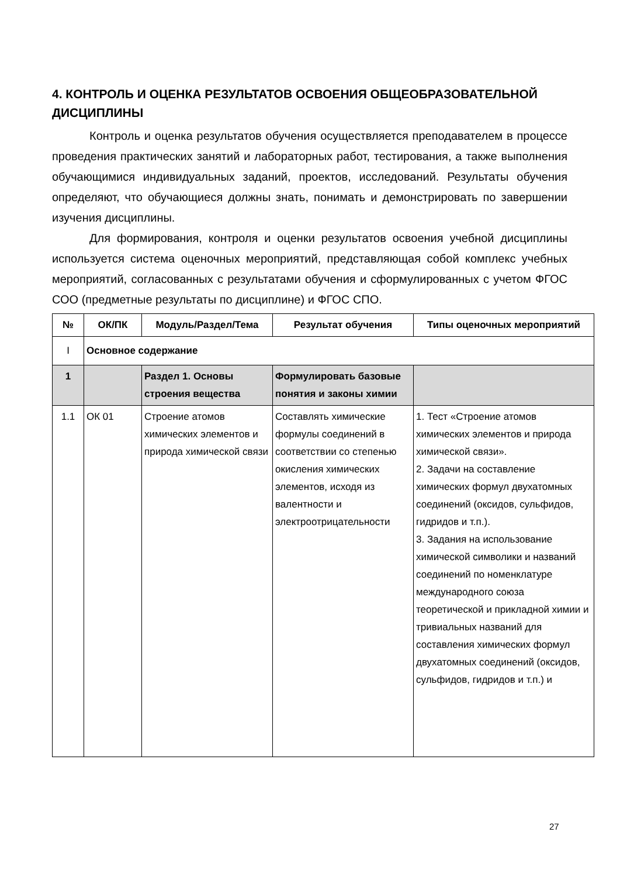4. КОНТРОЛЬ И ОЦЕНКА РЕЗУЛЬТАТОВ ОСВОЕНИЯ ОБЩЕОБРАЗОВАТЕЛЬНОЙ ДИСЦИПЛИНЫ
Контроль и оценка результатов обучения осуществляется преподавателем в процессе проведения практических занятий и лабораторных работ, тестирования, а также выполнения обучающимися индивидуальных заданий, проектов, исследований. Результаты обучения определяют, что обучающиеся должны знать, понимать и демонстрировать по завершении изучения дисциплины.
Для формирования, контроля и оценки результатов освоения учебной дисциплины используется система оценочных мероприятий, представляющая собой комплекс учебных мероприятий, согласованных с результатами обучения и сформулированных с учетом ФГОС СОО (предметные результаты по дисциплине) и ФГОС СПО.
| № | ОК/ПК | Модуль/Раздел/Тема | Результат обучения | Типы оценочных мероприятий |
| --- | --- | --- | --- | --- |
| I | Основное содержание | | | |
| 1 | | Раздел 1. Основы строения вещества | Формулировать базовые понятия и законы химии | |
| 1.1 | ОК 01 | Строение атомов химических элементов и природа химической связи | Составлять химические формулы соединений в соответствии со степенью окисления химических элементов, исходя из валентности и электроотрицательности | 1. Тест «Строение атомов химических элементов и природа химической связи». 2. Задачи на составление химических формул двухатомных соединений (оксидов, сульфидов, гидридов и т.п.). 3. Задания на использование химической символики и названий соединений по номенклатуре международного союза теоретической и прикладной химии и тривиальных названий для составления химических формул двухатомных соединений (оксидов, сульфидов, гидридов и т.п.) и |
27